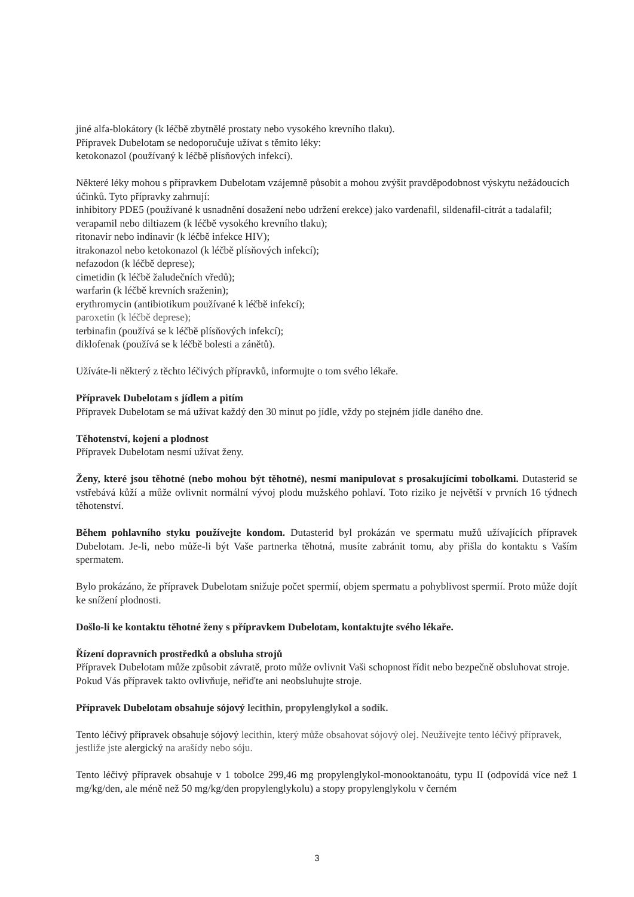jiné alfa-blokátory (k léčbě zbytnělé prostaty nebo vysokého krevního tlaku).
Přípravek Dubelotam se nedoporučuje užívat s těmito léky:
ketokonazol (používaný k léčbě plísňových infekcí).
Některé léky mohou s přípravkem Dubelotam vzájemně působit a mohou zvýšit pravděpodobnost výskytu nežádoucích účinků. Tyto přípravky zahrnují:
inhibitory PDE5 (používané k usnadnění dosažení nebo udržení erekce) jako vardenafil, sildenafil-citrát a tadalafil;
verapamil nebo diltiazem (k léčbě vysokého krevního tlaku);
ritonavir nebo indinavir (k léčbě infekce HIV);
itrakonazol nebo ketokonazol (k léčbě plísňových infekcí);
nefazodon (k léčbě deprese);
cimetidin (k léčbě žaludečních vředů);
warfarin (k léčbě krevních sraženin);
erythromycin (antibiotikum používané k léčbě infekcí);
paroxetin (k léčbě deprese);
terbinafin (používá se k léčbě plísňových infekcí);
diklofenak (používá se k léčbě bolesti a zánětů).
Užíváte-li některý z těchto léčivých přípravků, informujte o tom svého lékaře.
Přípravek Dubelotam s jídlem a pitím
Přípravek Dubelotam se má užívat každý den 30 minut po jídle, vždy po stejném jídle daného dne.
Těhotenství, kojení a plodnost
Přípravek Dubelotam nesmí užívat ženy.
Ženy, které jsou těhotné (nebo mohou být těhotné), nesmí manipulovat s prosakujícími tobolkami. Dutasterid se vstřebává kůží a může ovlivnit normální vývoj plodu mužského pohlaví. Toto riziko je největší v prvních 16 týdnech těhotenství.
Během pohlavního styku používejte kondom. Dutasterid byl prokázán ve spermatu mužů užívajících přípravek Dubelotam. Je-li, nebo může-li být Vaše partnerka těhotná, musíte zabránit tomu, aby přišla do kontaktu s Vaším spermatem.
Bylo prokázáno, že přípravek Dubelotam snižuje počet spermií, objem spermatu a pohyblivost spermií. Proto může dojít ke snížení plodnosti.
Došlo-li ke kontaktu těhotné ženy s přípravkem Dubelotam, kontaktujte svého lékaře.
Řízení dopravních prostředků a obsluha strojů
Přípravek Dubelotam může způsobit závratě, proto může ovlivnit Vaši schopnost řídit nebo bezpečně obsluhovat stroje.
Pokud Vás přípravek takto ovlivňuje, neřiďte ani neobsluhujte stroje.
Přípravek Dubelotam obsahuje sójový lecithin, propylenglykol a sodík.
Tento léčivý přípravek obsahuje sójový lecithin, který může obsahovat sójový olej. Neužívejte tento léčivý přípravek, jestliže jste alergický na arašídy nebo sóju.
Tento léčivý přípravek obsahuje v 1 tobolce 299,46 mg propylenglykol-monooktanoátu, typu II (odpovídá více než 1 mg/kg/den, ale méně než 50 mg/kg/den propylenglykolu) a stopy propylenglykolu v černém
3